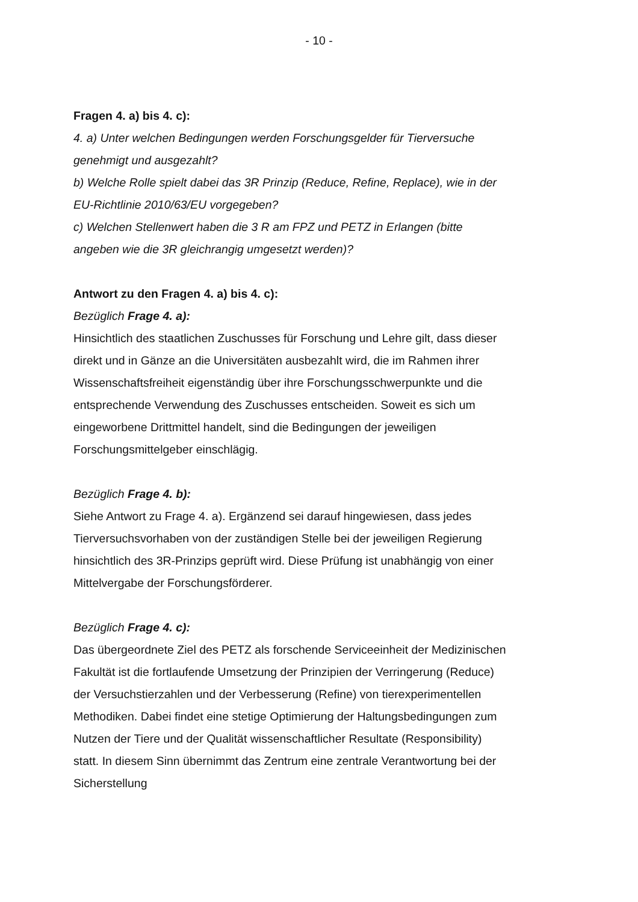- 10 -
Fragen 4. a) bis 4. c):
4. a) Unter welchen Bedingungen werden Forschungsgelder für Tierversuche genehmigt und ausgezahlt?
b) Welche Rolle spielt dabei das 3R Prinzip (Reduce, Refine, Replace), wie in der EU-Richtlinie 2010/63/EU vorgegeben?
c) Welchen Stellenwert haben die 3 R am FPZ und PETZ in Erlangen (bitte angeben wie die 3R gleichrangig umgesetzt werden)?
Antwort zu den Fragen 4. a) bis 4. c):
Bezüglich Frage 4. a):
Hinsichtlich des staatlichen Zuschusses für Forschung und Lehre gilt, dass dieser direkt und in Gänze an die Universitäten ausbezahlt wird, die im Rahmen ihrer Wissenschaftsfreiheit eigenständig über ihre Forschungsschwerpunkte und die entsprechende Verwendung des Zuschusses entscheiden. Soweit es sich um eingeworbene Drittmittel handelt, sind die Bedingungen der jeweiligen Forschungsmittelgeber einschlägig.
Bezüglich Frage 4. b):
Siehe Antwort zu Frage 4. a). Ergänzend sei darauf hingewiesen, dass jedes Tierversuchsvorhaben von der zuständigen Stelle bei der jeweiligen Regierung hinsichtlich des 3R-Prinzips geprüft wird. Diese Prüfung ist unabhängig von einer Mittelvergabe der Forschungsförderer.
Bezüglich Frage 4. c):
Das übergeordnete Ziel des PETZ als forschende Serviceeinheit der Medizinischen Fakultät ist die fortlaufende Umsetzung der Prinzipien der Verringerung (Reduce) der Versuchstierzahlen und der Verbesserung (Refine) von tierexperimentellen Methodiken. Dabei findet eine stetige Optimierung der Haltungsbedingungen zum Nutzen der Tiere und der Qualität wissenschaftlicher Resultate (Responsibility) statt. In diesem Sinn übernimmt das Zentrum eine zentrale Verantwortung bei der Sicherstellung